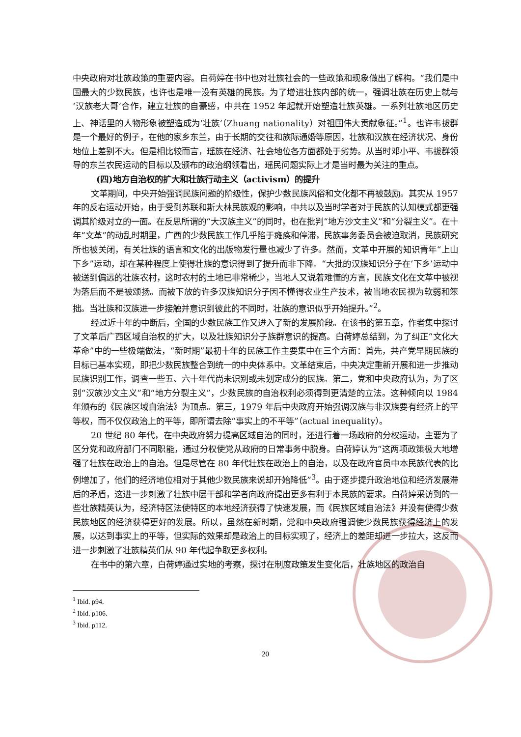中央政府对壮族政策的重要内容。白荷婷在书中也对壮族社会的一些政策和现象做出了解构。“我们是中国最大的少数民族，也许也是唯一没有英雄的民族。为了增进壮族内部的统一，强调壮族在历史上就与‘汉族老大哥’合作，建立壮族的自豪感，中共在 1952 年起就开始塑造壮族英雄。一系列壮族地区历史上、神话里的人物形象被塑造成为‘壮族’（Zhuang nationality）对祖国伟大贡献象征。”<sup>1</sup>。也许韦拔群是一个最好的例子，在他的家乡东兰，由于长期的交往和族际通婚等原因，壮族和汉族在经济状况、身份地位上差别不大。但是相比较而言，瑶族在经济、社会地位各方面都处于劣势。从当时邓小平、韦拔群领导的东兰农民运动的目标以及颁布的政治纲领看出，瑶民问题实际上才是当时最为关注的重点。
(四)地方自治权的扩大和壮族行动主义（activism）的提升
文革期间，中央开始强调民族问题的阶级性，保护少数民族风俗和文化都不再被鼓励。其实从 1957 年的反右运动开始，由于受到苏联和斯大林民族观的影响，中共以及当时学者对于民族的认知模式都更强调其阶级对立的一面。在反思所谓的“大汉族主义”的同时，也在批判“地方沙文主义”和“分裂主义”。在十年“文革”的动乱时期里，广西的少数民族工作几乎陷于瘫痪和停滞，民族事务委员会被迫取消，民族研究所也被关闭，有关壮族的语言和文化的出版物发行量也减少了许多。然而，文革中开展的知识青年“上山下乡”运动，却在某种程度上使得壮族的意识得到了提升而非下降。“大批的汉族知识分子在‘下乡’运动中被送到偏远的壮族农村，这时农村的土地已非常稀少，当地人又说着难懂的方言，民族文化在文革中被视为落后而不是被颂扬。而被下放的许多汉族知识分子因不懂得农业生产技术，被当地农民视为软弱和笨拙。当壮族和汉族进一步接触并意识到彼此的不同时，壮族的意识似乎开始提升。”<sup>2</sup>。
经过近十年的中断后，全国的少数民族工作又进入了新的发展阶段。在该书的第五章，作者集中探讨了文革后广西区域自治权的扩大，以及壮族知识分子族群意识的提高。白荷婷总结到，为了纠正“文化大革命”中的一些极端做法，“新时期”最初十年的民族工作主要集中在三个方面：首先，共产党早期民族的目标已基本实现，即把少数民族整合到统一的中央体系中。文革结束后，中央决定重新开展和进一步推动民族识别工作，调查一些五、六十年代尚未识别或未划定成分的民族。第二，党和中央政府认为，为了区别“汉族沙文主义”和“地方分裂主义”，少数民族的自治权利必须得到更清楚的立法。这种倾向以 1984 年颁布的《民族区域自治法》为顶点。第三，1979 年后中央政府开始强调汉族与非汉族要有经济上的平等权，而不仅仅政治上的平等，即所谓去除“事实上的不平等”（actual inequality）。
20 世纪 80 年代，在中央政府努力提高区域自治的同时，还进行着一场政府的分权运动，主要为了区分党和政府部门不同职能，通过分权使党从政府的日常事务中脱身。白荷婷认为“这两项政策极大地增强了壮族在政治上的自治。但是尽管在 80 年代壮族在政治上的自治，以及在政府官员中本民族代表的比例增加了，他们的经济地位相对于其他少数民族来说却开始降低”<sup>3</sup>。由于逐步提升政治地位和经济发展滞后的矛盾，这进一步刺激了壮族中层干部和学者向政府提出更多有利于本民族的要求。白荷婷采访到的一些壮族精英认为，经济特区法使特区的本地经济获得了快速发展，而《民族区域自治法》并没有使得少数民族地区的经济获得更好的发展。所以，虽然在新时期，党和中央政府强调使少数民族获得经济上的发展，以达到事实上的平等，但实际的效果却是政治上的目标实现了，经济上的差距却进一步拉大，这反而进一步刺激了壮族精英们从 90 年代起争取更多权利。
在书中的第六章，白荷婷通过实地的考察，探讨在制度政策发生变化后，壮族地区的政治自
<sup>1</sup> Ibid. p94.
<sup>2</sup> Ibid. p106.
<sup>3</sup> Ibid. p112.
20